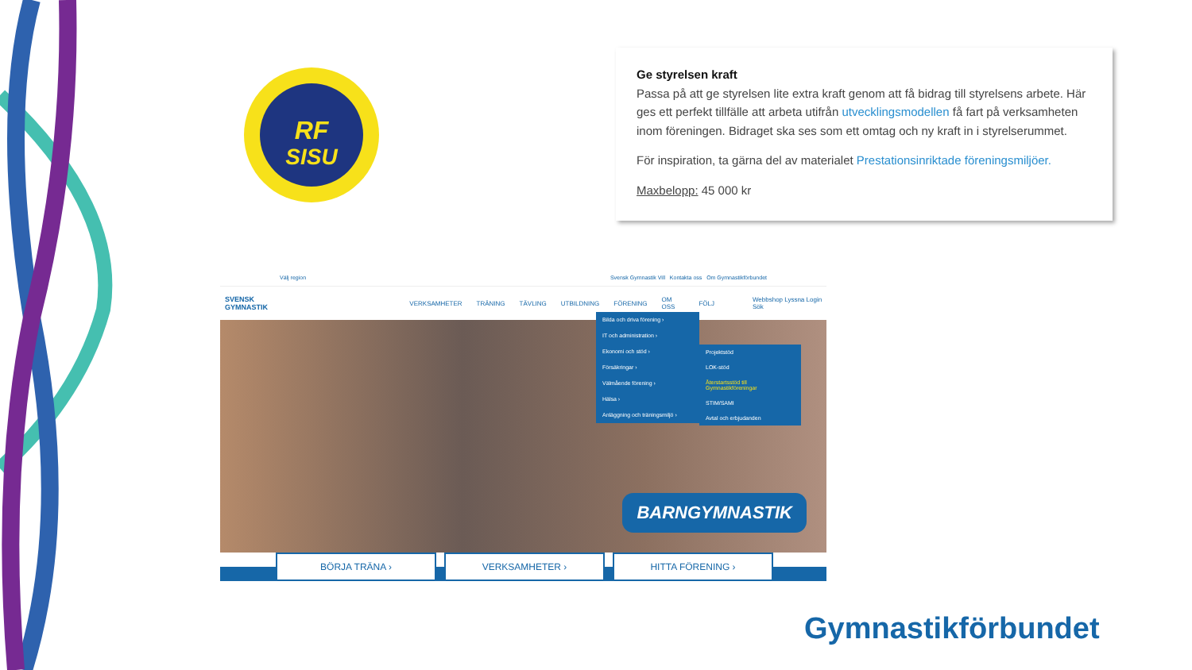RF
SISU
Ge styrelsen kraft
Passa på att ge styrelsen lite extra kraft genom att få bidrag till styrelsens arbete. Här ges ett perfekt tillfälle att arbeta utifrån utvecklingsmodellen få fart på verksamheten inom föreningen. Bidraget ska ses som ett omtag och ny kraft in i styrelserummet.
För inspiration, ta gärna del av materialet Prestationsinriktade föreningsmiljöer.
Maxbelopp: 45 000 kr
Välj region Svensk Gymnastik Vill Kontakta oss Om Gymnastikförbundet
SVENSK GYMNASTIK VERKSAMHETER TRÄNING TÄVLING UTBILDNING FÖRENING OM OSS FÖLJ Webbshop Lyssna Login Sök
Bilda och driva förening ›
IT och administration ›
Ekonomi och stöd ›
Försäkringar ›
Välmående förening ›
Hälsa ›
Anläggning och träningsmiljö ›
Projektstöd
LOK-stöd
Återstartsstöd till Gymnastikföreningar
STIM/SAMI
Avtal och erbjudanden
BARNGYMNASTIK
BÖRJA TRÄNA › VERKSAMHETER › HITTA FÖRENING ›
Gymnastikförbundet